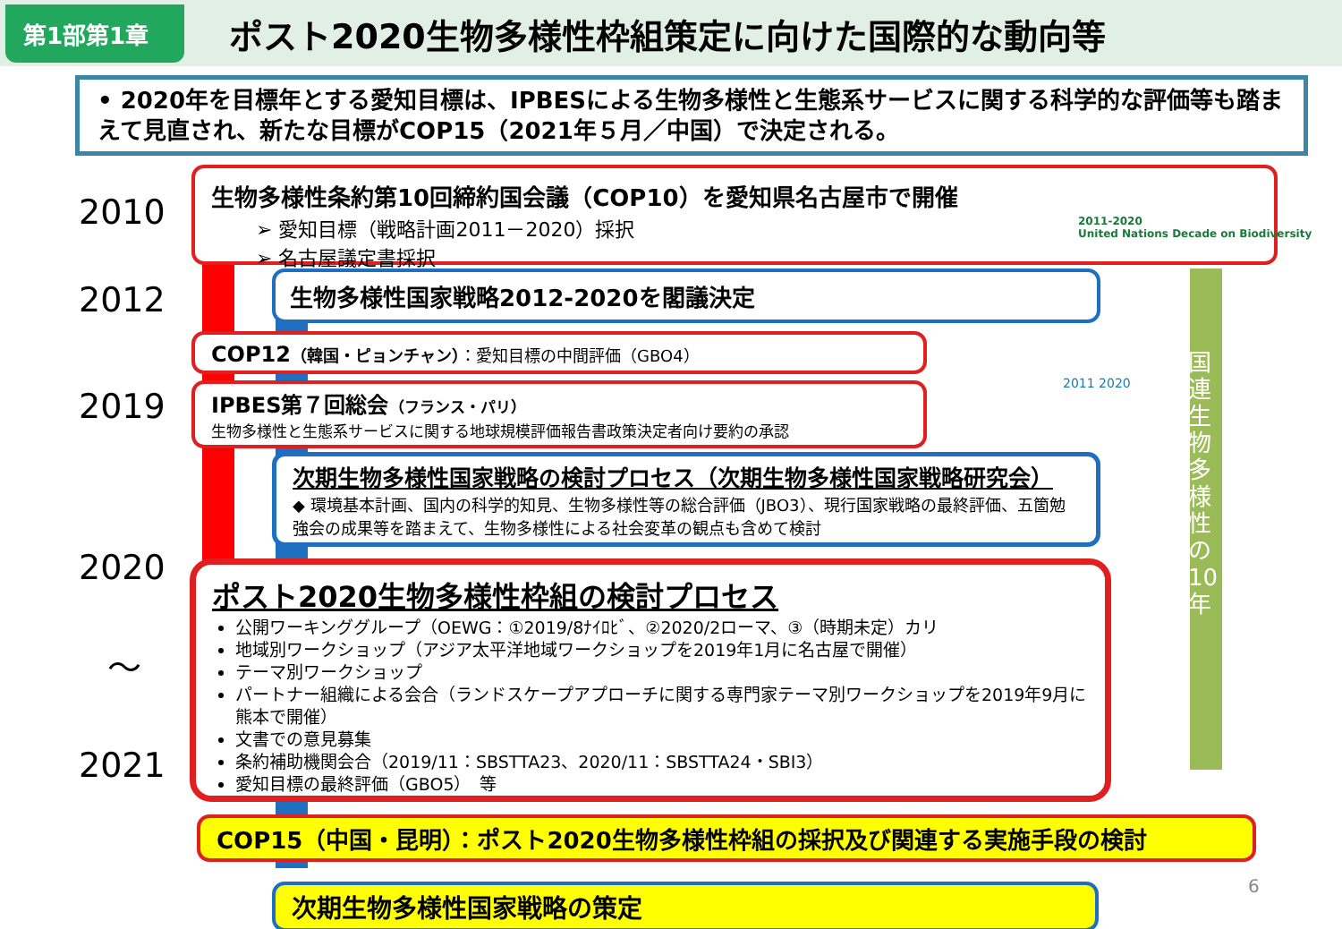第1部第1章
ポスト2020生物多様性枠組策定に向けた国際的な動向等
• 2020年を目標年とする愛知目標は、IPBESによる生物多様性と生態系サービスに関する科学的な評価等も踏まえて見直され、新たな目標がCOP15（2021年５月／中国）で決定される。
2010
2012
2019
2020
〜
2021
生物多様性条約第10回締約国会議（COP10）を愛知県名古屋市で開催
➢ 愛知目標（戦略計画2011－2020）採択
➢ 名古屋議定書採択
2011-2020
United Nations Decade on Biodiversity
生物多様性国家戦略2012-2020を閣議決定
COP12（韓国・ピョンチャン）：愛知目標の中間評価（GBO4）
IPBES第７回総会（フランス・パリ）
生物多様性と生態系サービスに関する地球規模評価報告書政策決定者向け要約の承認
2011 2020
国連生物多様性の10年
次期生物多様性国家戦略の検討プロセス（次期生物多様性国家戦略研究会）
◆ 環境基本計画、国内の科学的知見、生物多様性等の総合評価（JBO3）、現行国家戦略の最終評価、五箇勉強会の成果等を踏まえて、生物多様性による社会変革の観点も含めて検討
ポスト2020生物多様性枠組の検討プロセス
公開ワーキンググループ（OEWG：①2019/8ﾅｲﾛﾋﾞ、②2020/2ローマ、③（時期未定）カリ
地域別ワークショップ（アジア太平洋地域ワークショップを2019年1月に名古屋で開催）
テーマ別ワークショップ
パートナー組織による会合（ランドスケープアプローチに関する専門家テーマ別ワークショップを2019年9月に熊本で開催）
文書での意見募集
条約補助機関会合（2019/11：SBSTTA23、2020/11：SBSTTA24・SBI3）
愛知目標の最終評価（GBO5）　等
COP15（中国・昆明）：ポスト2020生物多様性枠組の採択及び関連する実施手段の検討
次期生物多様性国家戦略の策定 6